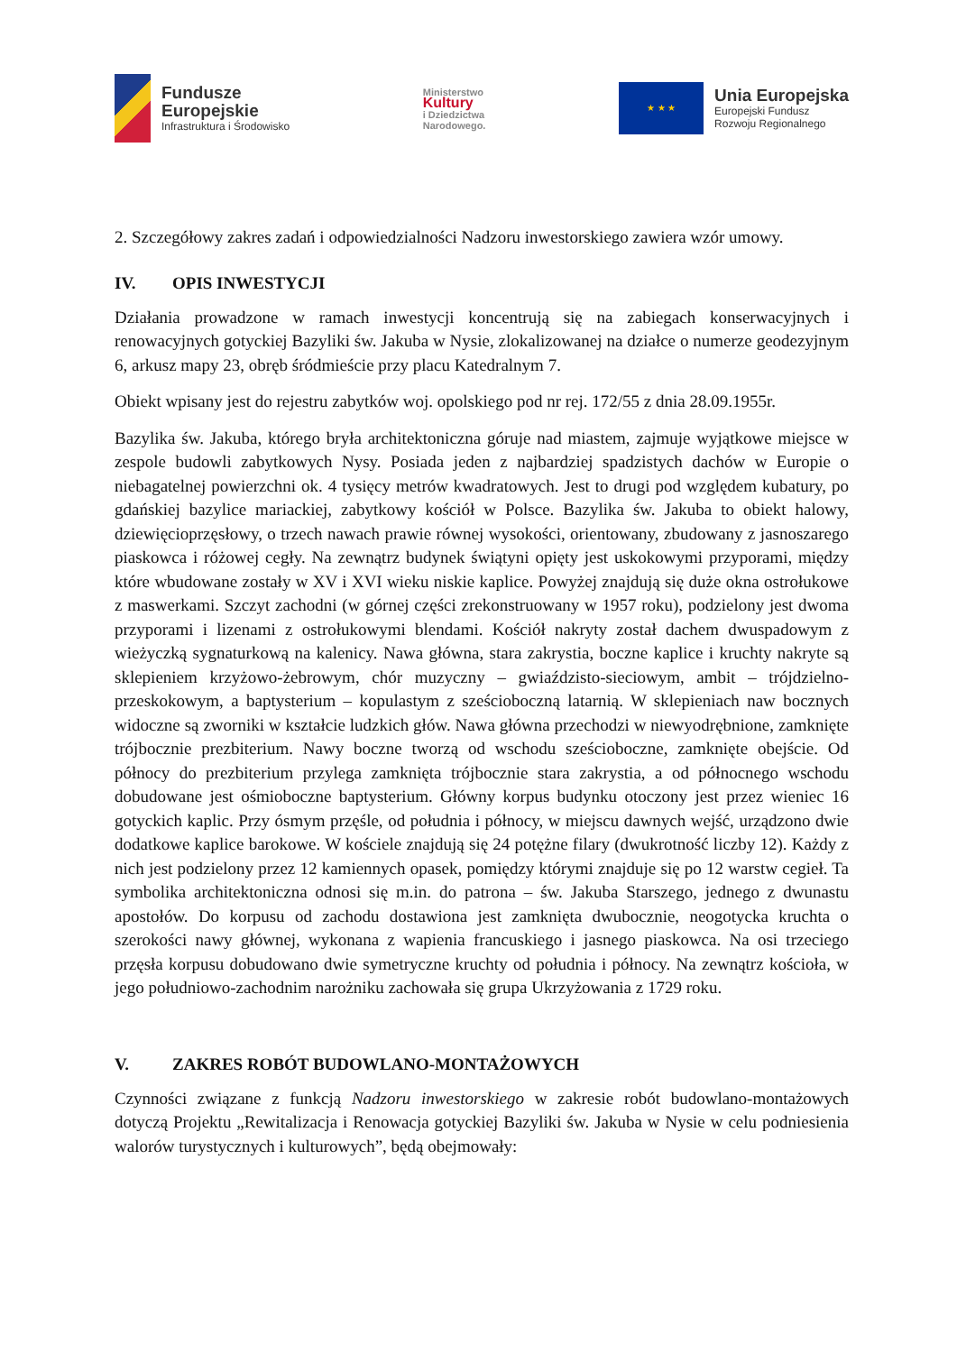Fundusze
Europejskie
Infrastruktura i Środowisko
Ministerstwo
Kultury
i Dziedzictwa
Narodowego.
★ ★ ★
Unia Europejska
Europejski Fundusz
Rozwoju Regionalnego
2. Szczegółowy zakres zadań i odpowiedzialności Nadzoru inwestorskiego zawiera wzór umowy.
IV. OPIS INWESTYCJI
Działania prowadzone w ramach inwestycji koncentrują się na zabiegach konserwacyjnych i renowacyjnych gotyckiej Bazyliki św. Jakuba w Nysie, zlokalizowanej na działce o numerze geodezyjnym 6, arkusz mapy 23, obręb śródmieście przy placu Katedralnym 7.
Obiekt wpisany jest do rejestru zabytków woj. opolskiego pod nr rej. 172/55 z dnia 28.09.1955r.
Bazylika św. Jakuba, którego bryła architektoniczna góruje nad miastem, zajmuje wyjątkowe miejsce w zespole budowli zabytkowych Nysy. Posiada jeden z najbardziej spadzistych dachów w Europie o niebagatelnej powierzchni ok. 4 tysięcy metrów kwadratowych. Jest to drugi pod względem kubatury, po gdańskiej bazylice mariackiej, zabytkowy kościół w Polsce. Bazylika św. Jakuba to obiekt halowy, dziewięcioprzęsłowy, o trzech nawach prawie równej wysokości, orientowany, zbudowany z jasnoszarego piaskowca i różowej cegły. Na zewnątrz budynek świątyni opięty jest uskokowymi przyporami, między które wbudowane zostały w XV i XVI wieku niskie kaplice. Powyżej znajdują się duże okna ostrołukowe z maswerkami. Szczyt zachodni (w górnej części zrekonstruowany w 1957 roku), podzielony jest dwoma przyporami i lizenami z ostrołukowymi blendami. Kościół nakryty został dachem dwuspadowym z wieżyczką sygnaturkową na kalenicy. Nawa główna, stara zakrystia, boczne kaplice i kruchty nakryte są sklepieniem krzyżowo-żebrowym, chór muzyczny – gwiaździsto-sieciowym, ambit – trójdzielno-przeskokowym, a baptysterium – kopulastym z sześcioboczną latarnią. W sklepieniach naw bocznych widoczne są zworniki w kształcie ludzkich głów. Nawa główna przechodzi w niewyodrębnione, zamknięte trójbocznie prezbiterium. Nawy boczne tworzą od wschodu sześcioboczne, zamknięte obejście. Od północy do prezbiterium przylega zamknięta trójbocznie stara zakrystia, a od północnego wschodu dobudowane jest ośmioboczne baptysterium. Główny korpus budynku otoczony jest przez wieniec 16 gotyckich kaplic. Przy ósmym przęśle, od południa i północy, w miejscu dawnych wejść, urządzono dwie dodatkowe kaplice barokowe. W kościele znajdują się 24 potężne filary (dwukrotność liczby 12). Każdy z nich jest podzielony przez 12 kamiennych opasek, pomiędzy którymi znajduje się po 12 warstw cegieł. Ta symbolika architektoniczna odnosi się m.in. do patrona – św. Jakuba Starszego, jednego z dwunastu apostołów. Do korpusu od zachodu dostawiona jest zamknięta dwubocznie, neogotycka kruchta o szerokości nawy głównej, wykonana z wapienia francuskiego i jasnego piaskowca. Na osi trzeciego przęsła korpusu dobudowano dwie symetryczne kruchty od południa i północy. Na zewnątrz kościoła, w jego południowo-zachodnim narożniku zachowała się grupa Ukrzyżowania z 1729 roku.
V. ZAKRES ROBÓT BUDOWLANO-MONTAŻOWYCH
Czynności związane z funkcją Nadzoru inwestorskiego w zakresie robót budowlano-montażowych dotyczą Projektu „Rewitalizacja i Renowacja gotyckiej Bazyliki św. Jakuba w Nysie w celu podniesienia walorów turystycznych i kulturowych”, będą obejmowały: